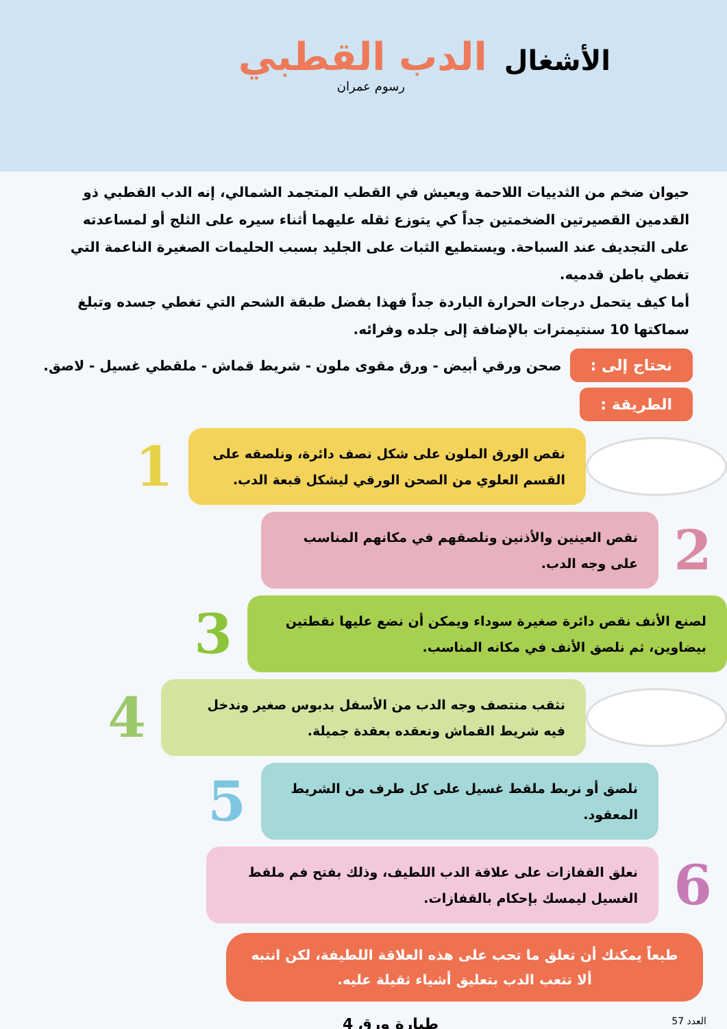الأشغال الدب القطبي
رسوم عمران
حيوان ضخم من الثدييات اللاحمة ويعيش في القطب المتجمد الشمالي، إنه الدب القطبي ذو القدمين القصيرتين الضخمتين جداً كي يتوزع ثقله عليهما أثناء سيره على الثلج أو لمساعدته على التجديف عند السباحة. ويستطيع الثبات على الجليد بسبب الحليمات الصغيرة الناعمة التي تغطي باطن قدميه.
أما كيف يتحمل درجات الحرارة الباردة جداً فهذا بفضل طبقة الشحم التي تغطي جسده وتبلغ سماكتها 10 سنتيمترات بالإضافة إلى جلده وفرائه.
نحتاج إلى : صحن ورقي أبيض - ورق مقوى ملون - شريط قماش - ملقطي غسيل - لاصق.
الطريقة :
نقص الورق الملون على شكل نصف دائرة، ونلصقه على القسم العلوي من الصحن الورقي ليشكل قبعة الدب.
1
2
نقص العينين والأذنين ونلصقهم في مكانهم المناسب على وجه الدب.
لصنع الأنف نقص دائرة صغيرة سوداء ويمكن أن نضع عليها نقطتين بيضاوين، ثم نلصق الأنف في مكانه المناسب.
3
نثقب منتصف وجه الدب من الأسفل بدبوس صغير وندخل فيه شريط القماش ونعقده بعقدة جميلة.
4
نلصق أو نربط ملقط غسيل على كل طرف من الشريط المعقود.
5
6
نعلق القفازات على علاقة الدب اللطيف، وذلك بفتح فم ملقط الغسيل ليمسك بإحكام بالقفازات.
طبعاً يمكنك أن تعلق ما تحب على هذه العلاقة اللطيفة، لكن انتبه ألا تتعب الدب بتعليق أشياء ثقيلة عليه.
العدد 57 طيارة ورق 4